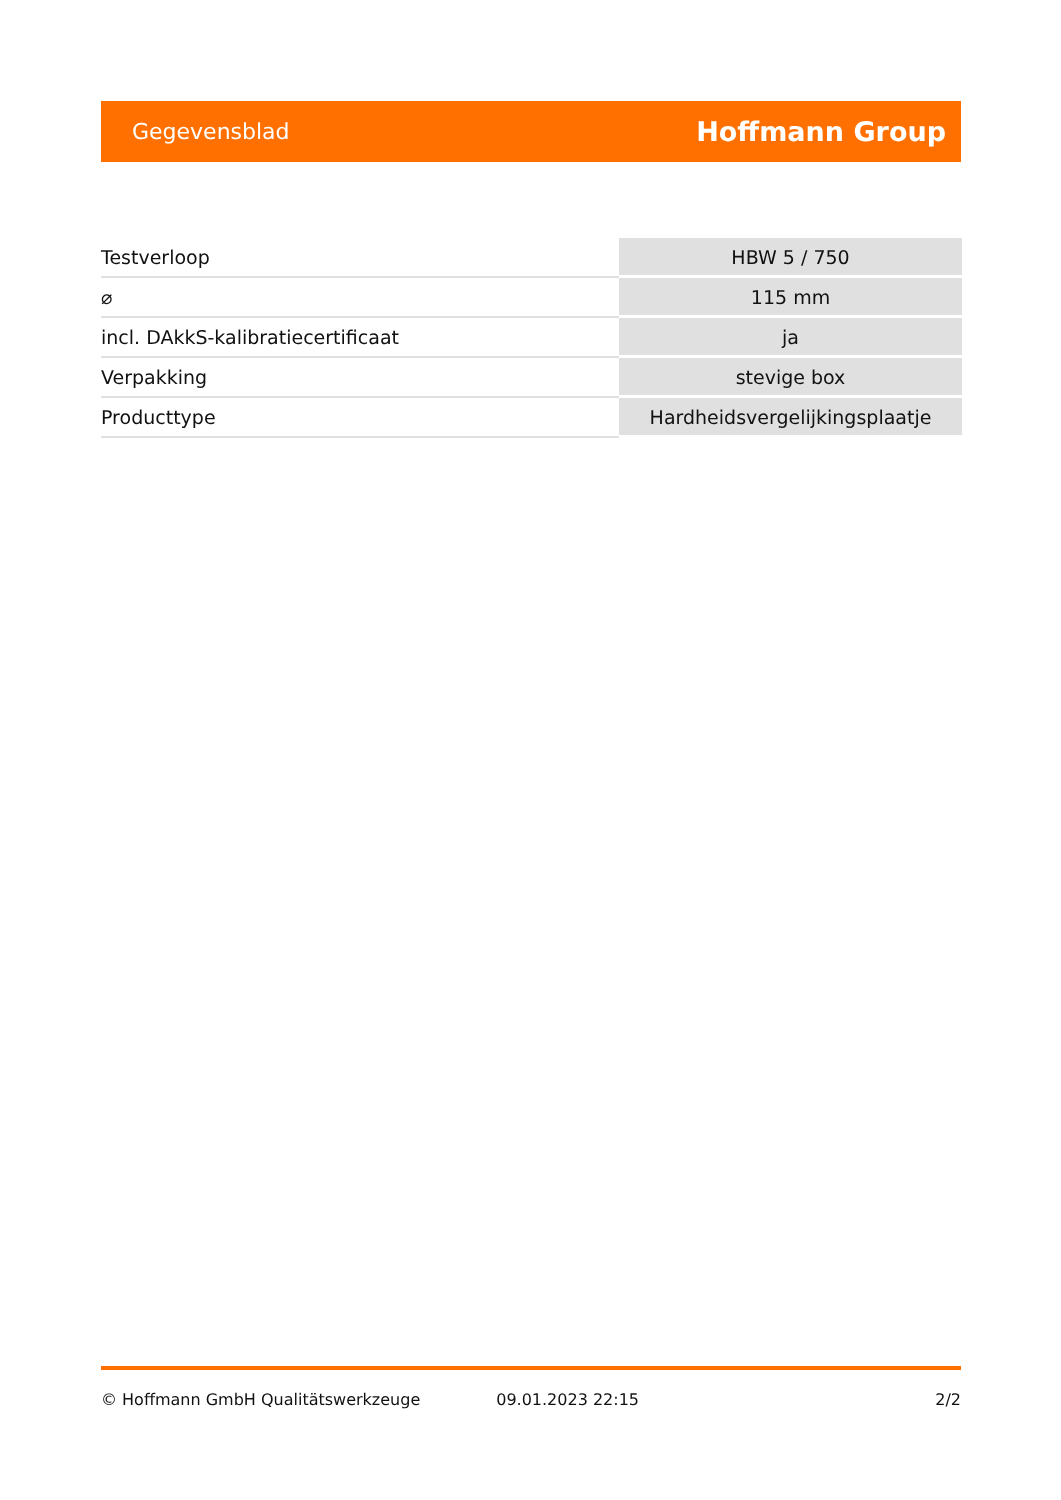Gegevensblad Hoffmann Group
| Testverloop | HBW 5 / 750 |
| ⌀ | 115 mm |
| incl. DAkkS-kalibratiecertificaat | ja |
| Verpakking | stevige box |
| Producttype | Hardheidsvergelijkingsplaatje |
© Hoffmann GmbH Qualitätswerkzeuge 09.01.2023 22:15 2/2